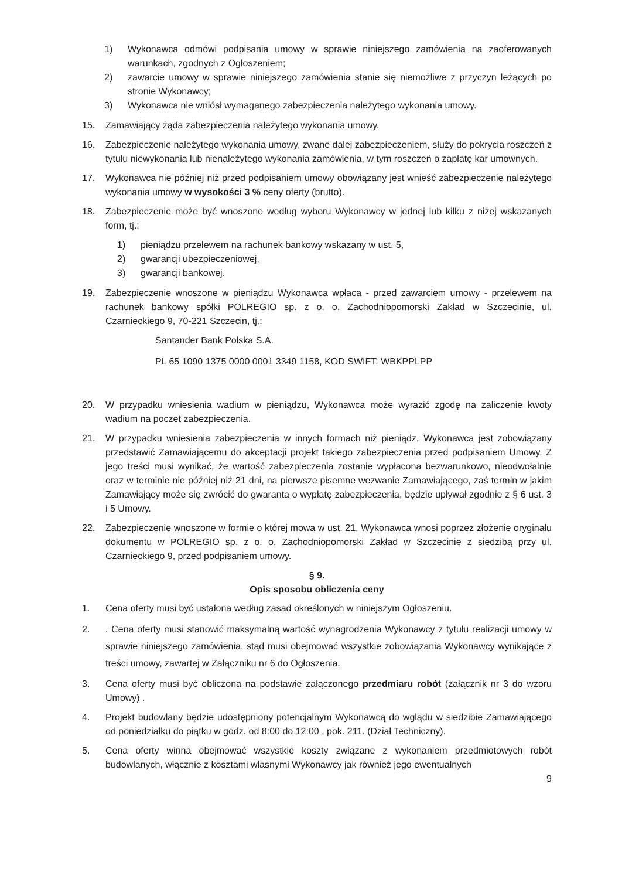1) Wykonawca odmówi podpisania umowy w sprawie niniejszego zamówienia na zaoferowanych warunkach, zgodnych z Ogłoszeniem;
2) zawarcie umowy w sprawie niniejszego zamówienia stanie się niemożliwe z przyczyn leżących po stronie Wykonawcy;
3) Wykonawca nie wniósł wymaganego zabezpieczenia należytego wykonania umowy.
15. Zamawiający żąda zabezpieczenia należytego wykonania umowy.
16. Zabezpieczenie należytego wykonania umowy, zwane dalej zabezpieczeniem, służy do pokrycia roszczeń z tytułu niewykonania lub nienależytego wykonania zamówienia, w tym roszczeń o zapłatę kar umownych.
17. Wykonawca nie później niż przed podpisaniem umowy obowiązany jest wnieść zabezpieczenie należytego wykonania umowy w wysokości 3 % ceny oferty (brutto).
18. Zabezpieczenie może być wnoszone według wyboru Wykonawcy w jednej lub kilku z niżej wskazanych form, tj.:
1) pieniądzu przelewem na rachunek bankowy wskazany w ust. 5,
2) gwarancji ubezpieczeniowej,
3) gwarancji bankowej.
19. Zabezpieczenie wnoszone w pieniądzu Wykonawca wpłaca - przed zawarciem umowy - przelewem na rachunek bankowy spółki POLREGIO sp. z o. o. Zachodniopomorski Zakład w Szczecinie, ul. Czarnieckiego 9, 70-221 Szczecin, tj.:
Santander Bank Polska S.A.
PL 65 1090 1375 0000 0001 3349 1158, KOD SWIFT: WBKPPLPP
20. W przypadku wniesienia wadium w pieniądzu, Wykonawca może wyrazić zgodę na zaliczenie kwoty wadium na poczet zabezpieczenia.
21. W przypadku wniesienia zabezpieczenia w innych formach niż pieniądz, Wykonawca jest zobowiązany przedstawić Zamawiającemu do akceptacji projekt takiego zabezpieczenia przed podpisaniem Umowy. Z jego treści musi wynikać, że wartość zabezpieczenia zostanie wypłacona bezwarunkowo, nieodwołalnie oraz w terminie nie później niż 21 dni, na pierwsze pisemne wezwanie Zamawiającego, zaś termin w jakim Zamawiający może się zwrócić do gwaranta o wypłatę zabezpieczenia, będzie upływał zgodnie z § 6 ust. 3 i 5 Umowy.
22. Zabezpieczenie wnoszone w formie o której mowa w ust. 21, Wykonawca wnosi poprzez złożenie oryginału dokumentu w POLREGIO sp. z o. o. Zachodniopomorski Zakład w Szczecinie z siedzibą przy ul. Czarnieckiego 9, przed podpisaniem umowy.
§ 9.
Opis sposobu obliczenia ceny
1. Cena oferty musi być ustalona według zasad określonych w niniejszym Ogłoszeniu.
2.. Cena oferty musi stanowić maksymalną wartość wynagrodzenia Wykonawcy z tytułu realizacji umowy w sprawie niniejszego zamówienia, stąd musi obejmować wszystkie zobowiązania Wykonawcy wynikające z treści umowy, zawartej w Załączniku nr 6 do Ogłoszenia.
3. Cena oferty musi być obliczona na podstawie załączonego przedmiaru robót (załącznik nr 3 do wzoru Umowy) .
4. Projekt budowlany będzie udostępniony potencjalnym Wykonawcą do wglądu w siedzibie Zamawiającego od poniedziałku do piątku w godz. od 8:00 do 12:00 , pok. 211. (Dział Techniczny).
5. Cena oferty winna obejmować wszystkie koszty związane z wykonaniem przedmiotowych robót budowlanych, włącznie z kosztami własnymi Wykonawcy jak również jego ewentualnych
9